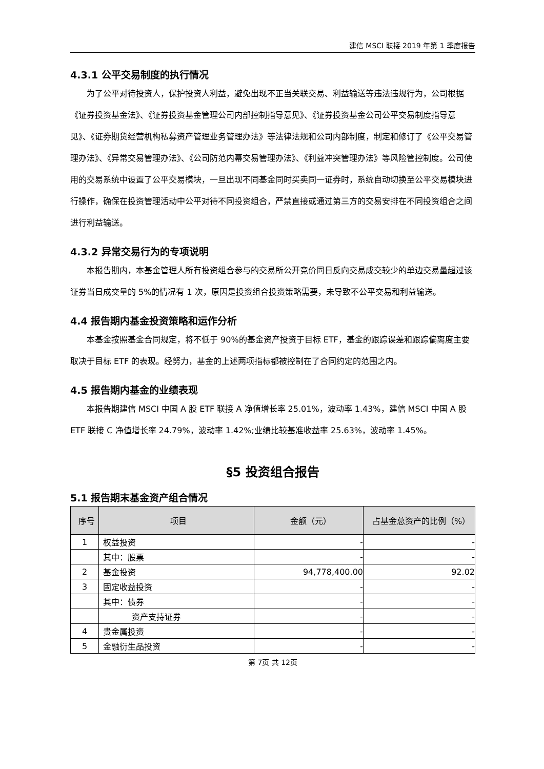建信 MSCI 联接 2019 年第 1 季度报告
4.3.1 公平交易制度的执行情况
为了公平对待投资人，保护投资人利益，避免出现不正当关联交易、利益输送等违法违规行为，公司根据《证券投资基金法》、《证券投资基金管理公司内部控制指导意见》、《证券投资基金公司公平交易制度指导意见》、《证券期货经营机构私募资产管理业务管理办法》等法律法规和公司内部制度，制定和修订了《公平交易管理办法》、《异常交易管理办法》、《公司防范内幕交易管理办法》、《利益冲突管理办法》等风险管控制度。公司使用的交易系统中设置了公平交易模块，一旦出现不同基金同时买卖同一证券时，系统自动切换至公平交易模块进行操作，确保在投资管理活动中公平对待不同投资组合，严禁直接或通过第三方的交易安排在不同投资组合之间进行利益输送。
4.3.2 异常交易行为的专项说明
本报告期内，本基金管理人所有投资组合参与的交易所公开竞价同日反向交易成交较少的单边交易量超过该证券当日成交量的 5%的情况有 1 次，原因是投资组合投资策略需要，未导致不公平交易和利益输送。
4.4 报告期内基金投资策略和运作分析
本基金按照基金合同规定，将不低于 90%的基金资产投资于目标 ETF，基金的跟踪误差和跟踪偏离度主要取决于目标 ETF 的表现。经努力，基金的上述两项指标都被控制在了合同约定的范围之内。
4.5 报告期内基金的业绩表现
本报告期建信 MSCI 中国 A 股 ETF 联接 A 净值增长率 25.01%，波动率 1.43%，建信 MSCI 中国 A 股 ETF 联接 C 净值增长率 24.79%，波动率 1.42%;业绩比较基准收益率 25.63%，波动率 1.45%。
§5 投资组合报告
5.1 报告期末基金资产组合情况
| 序号 | 项目 | 金额（元） | 占基金总资产的比例（%） |
| --- | --- | --- | --- |
| 1 | 权益投资 | - | - |
| | 其中：股票 | - | - |
| 2 | 基金投资 | 94,778,400.00 | 92.02 |
| 3 | 固定收益投资 | - | - |
| | 其中：债券 | - | - |
| | 资产支持证券 | - | - |
| 4 | 贵金属投资 | - | - |
| 5 | 金融衍生品投资 | - | - |
第 7页 共 12页